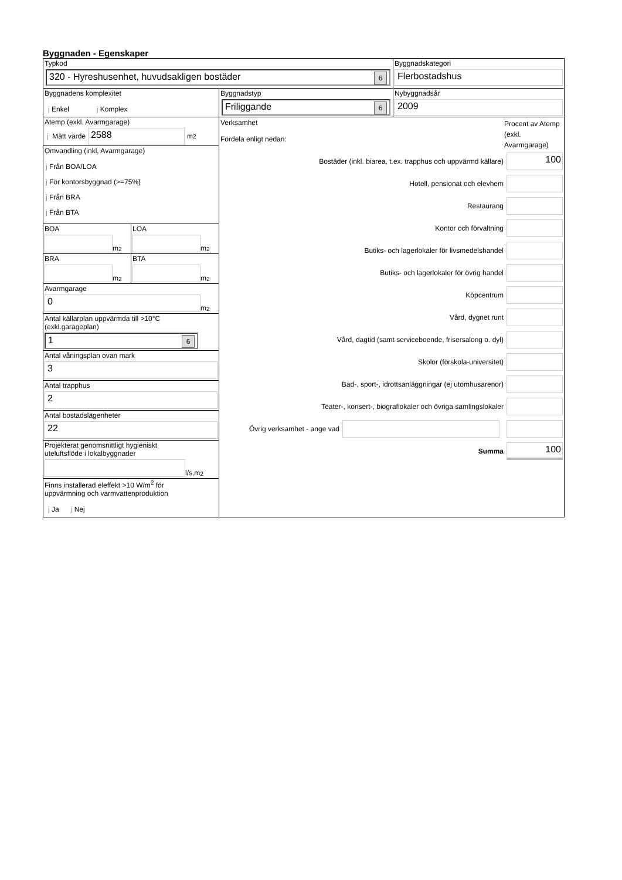Byggnaden - Egenskaper
Typkod
320 - Hyreshusenhet, huvudsakligen bostäder 6
Byggnadskategori
Flerbostadshus
Byggnadens komplexitet
j Enkel j Komplex
Byggnadstyp
Friliggande 6
Nybyggnadsår
2009
Atemp (exkl. Avarmgarage)
j Mätt värde
2588
m<sup>2</sup>
Omvandling (inkl, Avarmgarage)
j Från BOA/LOA
j För kontorsbyggnad (>=75%)
j Från BRA
j Från BTA
BOA
m<sup>2</sup>
LOA
m<sup>2</sup>
BRA
m<sup>2</sup>
BTA
m<sup>2</sup>
Avarmgarage
0
m<sup>2</sup>
Antal källarplan uppvärmda till >10°C
(exkl.garageplan)
1 6
Antal våningsplan ovan mark
3
Antal trapphus
2
Antal bostadslägenheter
22
Projekterat genomsnittligt hygieniskt
uteluftsflöde i lokalbyggnader
l/s,m<sup>2</sup>
Finns installerad eleffekt >10 W/m<sup>2</sup> för
uppvärmning och varmvattenproduktion
j Ja j Nej
Verksamhet
Fördela enligt nedan:
Procent av Atemp (exkl. Avarmgarage)
Bostäder (inkl. biarea, t.ex. trapphus och uppvärmd källare)
100
Hotell, pensionat och elevhem
Restaurang
Kontor och förvaltning
Butiks- och lagerlokaler för livsmedelshandel
Butiks- och lagerlokaler för övrig handel
Köpcentrum
Vård, dygnet runt
Vård, dagtid (samt serviceboende, frisersalong o. dyl)
Skolor (förskola-universitet)
Bad-, sport-, idrottsanläggningar (ej utomhusarenor)
Teater-, konsert-, biograflokaler och övriga samlingslokaler
Övrig verksamhet - ange vad
Summa
100